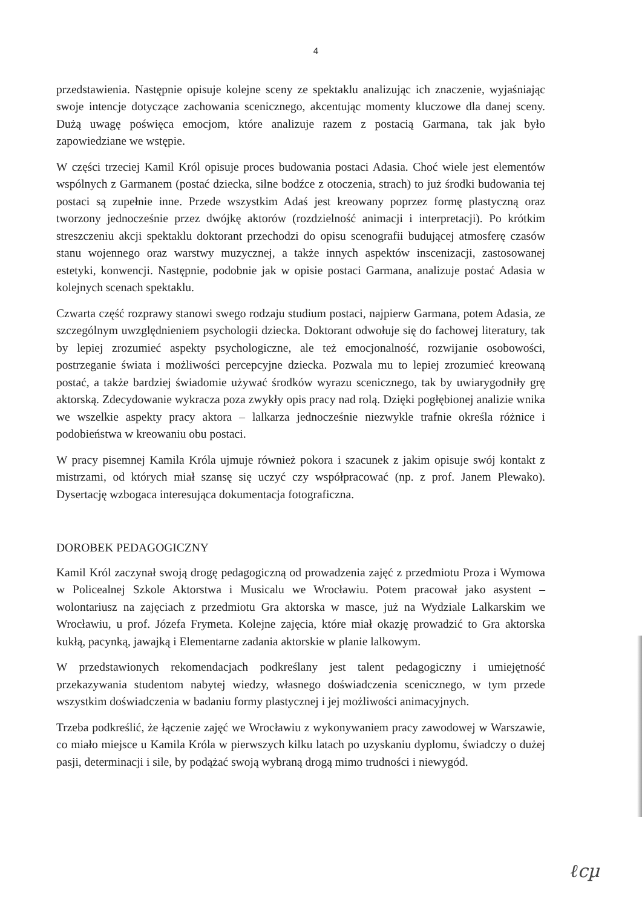4
przedstawienia. Następnie opisuje kolejne sceny ze spektaklu analizując ich znaczenie, wyjaśniając swoje intencje dotyczące zachowania scenicznego, akcentując momenty kluczowe dla danej sceny. Dużą uwagę poświęca emocjom, które analizuje razem z postacią Garmana, tak jak było zapowiedziane we wstępie.
W części trzeciej Kamil Król opisuje proces budowania postaci Adasia. Choć wiele jest elementów wspólnych z Garmanem (postać dziecka, silne bodźce z otoczenia, strach) to już środki budowania tej postaci są zupełnie inne. Przede wszystkim Adaś jest kreowany poprzez formę plastyczną oraz tworzony jednocześnie przez dwójkę aktorów (rozdzielność animacji i interpretacji). Po krótkim streszczeniu akcji spektaklu doktorant przechodzi do opisu scenografii budującej atmosferę czasów stanu wojennego oraz warstwy muzycznej, a także innych aspektów inscenizacji, zastosowanej estetyki, konwencji. Następnie, podobnie jak w opisie postaci Garmana, analizuje postać Adasia w kolejnych scenach spektaklu.
Czwarta część rozprawy stanowi swego rodzaju studium postaci, najpierw Garmana, potem Adasia, ze szczególnym uwzględnieniem psychologii dziecka. Doktorant odwołuje się do fachowej literatury, tak by lepiej zrozumieć aspekty psychologiczne, ale też emocjonalność, rozwijanie osobowości, postrzeganie świata i możliwości percepcyjne dziecka. Pozwala mu to lepiej zrozumieć kreowaną postać, a także bardziej świadomie używać środków wyrazu scenicznego, tak by uwiarygodniły grę aktorską. Zdecydowanie wykracza poza zwykły opis pracy nad rolą. Dzięki pogłębionej analizie wnika we wszelkie aspekty pracy aktora – lalkarza jednocześnie niezwykle trafnie określa różnice i podobieństwa w kreowaniu obu postaci.
W pracy pisemnej Kamila Króla ujmuje również pokora i szacunek z jakim opisuje swój kontakt z mistrzami, od których miał szansę się uczyć czy współpracować (np. z prof. Janem Plewako). Dysertację wzbogaca interesująca dokumentacja fotograficzna.
DOROBEK PEDAGOGICZNY
Kamil Król zaczynał swoją drogę pedagogiczną od prowadzenia zajęć z przedmiotu Proza i Wymowa w Policealnej Szkole Aktorstwa i Musicalu we Wrocławiu. Potem pracował jako asystent – wolontariusz na zajęciach z przedmiotu Gra aktorska w masce, już na Wydziale Lalkarskim we Wrocławiu, u prof. Józefa Frymeta. Kolejne zajęcia, które miał okazję prowadzić to Gra aktorska kukłą, pacynką, jawajką i Elementarne zadania aktorskie w planie lalkowym.
W przedstawionych rekomendacjach podkreślany jest talent pedagogiczny i umiejętność przekazywania studentom nabytej wiedzy, własnego doświadczenia scenicznego, w tym przede wszystkim doświadczenia w badaniu formy plastycznej i jej możliwości animacyjnych.
Trzeba podkreślić, że łączenie zajęć we Wrocławiu z wykonywaniem pracy zawodowej w Warszawie, co miało miejsce u Kamila Króla w pierwszych kilku latach po uzyskaniu dyplomu, świadczy o dużej pasji, determinacji i sile, by podążać swoją wybraną drogą mimo trudności i niewygód.
ℓcµ